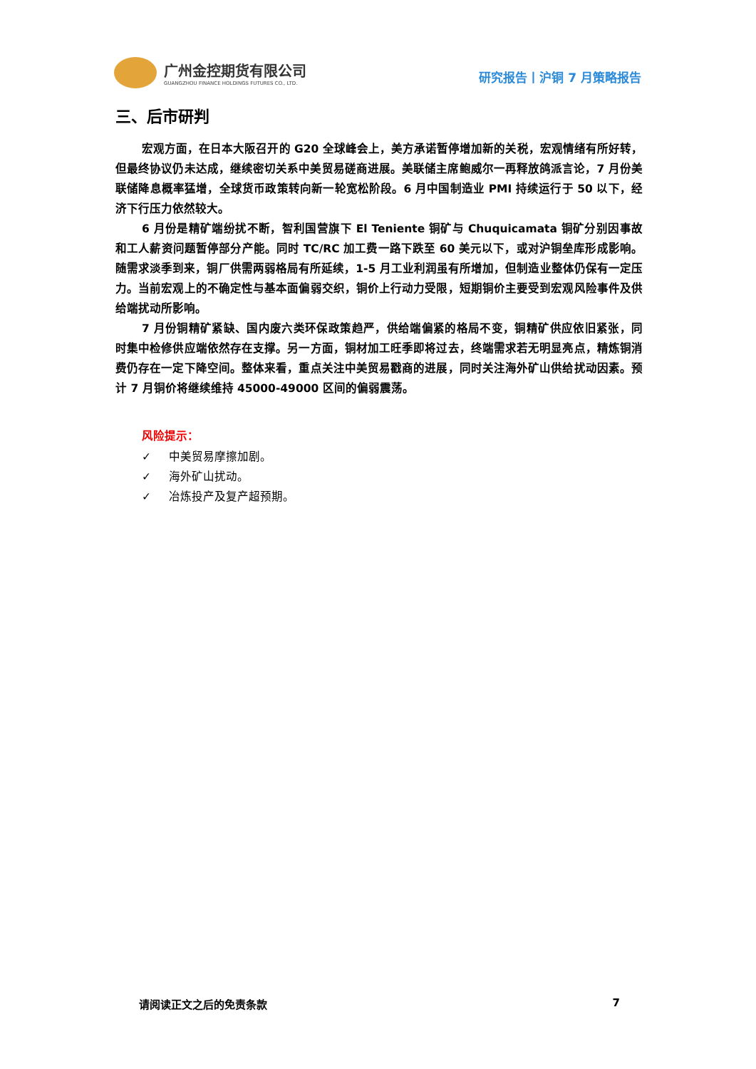广州金控期货有限公司
GUANGZHOU FINANCE HOLDINGS FUTURES CO., LTD.
研究报告丨沪铜 7 月策略报告
三、后市研判
宏观方面，在日本大阪召开的 G20 全球峰会上，美方承诺暂停增加新的关税，宏观情绪有所好转，但最终协议仍未达成，继续密切关系中美贸易磋商进展。美联储主席鲍威尔一再释放鸽派言论，7 月份美联储降息概率猛增，全球货币政策转向新一轮宽松阶段。6 月中国制造业 PMI 持续运行于 50 以下，经济下行压力依然较大。
6 月份是精矿端纷扰不断，智利国营旗下 El Teniente 铜矿与 Chuquicamata 铜矿分别因事故和工人薪资问题暂停部分产能。同时 TC/RC 加工费一路下跌至 60 美元以下，或对沪铜垒库形成影响。随需求淡季到来，铜厂供需两弱格局有所延续，1-5 月工业利润虽有所增加，但制造业整体仍保有一定压力。当前宏观上的不确定性与基本面偏弱交织，铜价上行动力受限，短期铜价主要受到宏观风险事件及供给端扰动所影响。
7 月份铜精矿紧缺、国内废六类环保政策趋严，供给端偏紧的格局不变，铜精矿供应依旧紧张，同时集中检修供应端依然存在支撑。另一方面，铜材加工旺季即将过去，终端需求若无明显亮点，精炼铜消费仍存在一定下降空间。整体来看，重点关注中美贸易戳商的进展，同时关注海外矿山供给扰动因素。预计 7 月铜价将继续维持 45000-49000 区间的偏弱震荡。
风险提示：
✓ 中美贸易摩擦加剧。
✓ 海外矿山扰动。
✓ 冶炼投产及复产超预期。
请阅读正文之后的免责条款 7